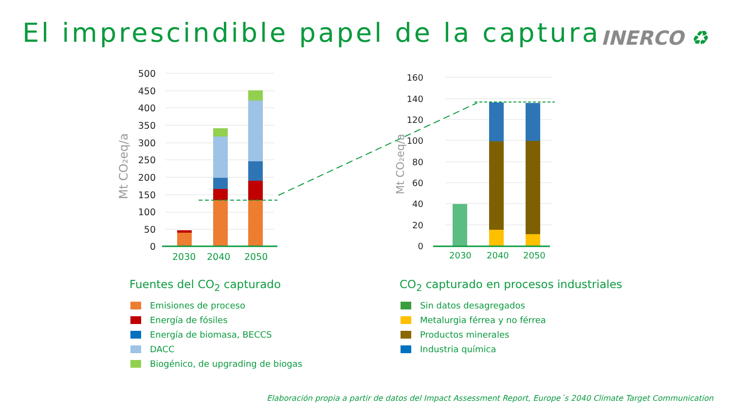El imprescindible papel de la captura
INERCO ♻
500
450
400
350
300
250
200
150
100
50
0
2030
2040
2050
Mt CO₂eq/a
160
140
120
100
80
60
40
20
0
2030
2040
2050
Mt CO₂eq/a
Fuentes del CO<sub>2</sub> capturado
Emisiones de proceso
Energía de fósiles
Energía de biomasa, BECCS
DACC
Biogénico, de upgrading de biogas
CO<sub>2</sub> capturado en procesos industriales
Sin datos desagregados
Metalurgia férrea y no férrea
Productos minerales
Industria química
Elaboración propia a partir de datos del Impact Assessment Report, Europe´s 2040 Climate Target Communication